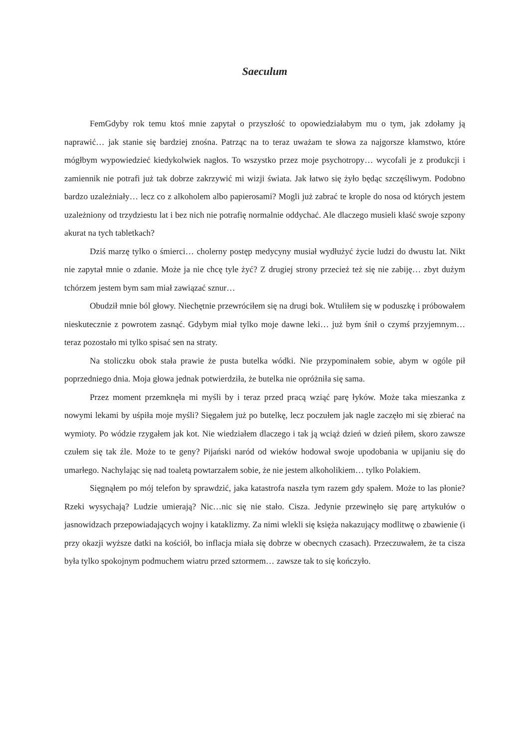Saeculum
FemGdyby rok temu ktoś mnie zapytał o przyszłość to opowiedziałabym mu o tym, jak zdołamy ją naprawić… jak stanie się bardziej znośna. Patrząc na to teraz uważam te słowa za najgorsze kłamstwo, które mógłbym wypowiedzieć kiedykolwiek nagłos. To wszystko przez moje psychotropy… wycofali je z produkcji i zamiennik nie potrafi już tak dobrze zakrzywić mi wizji świata. Jak łatwo się żyło będąc szczęśliwym. Podobno bardzo uzależniały… lecz co z alkoholem albo papierosami? Mogli już zabrać te krople do nosa od których jestem uzależniony od trzydziestu lat i bez nich nie potrafię normalnie oddychać. Ale dlaczego musieli kłaść swoje szpony akurat na tych tabletkach?
Dziś marzę tylko o śmierci… cholerny postęp medycyny musiał wydłużyć życie ludzi do dwustu lat. Nikt nie zapytał mnie o zdanie. Może ja nie chcę tyle żyć? Z drugiej strony przecież też się nie zabiję… zbyt dużym tchórzem jestem bym sam miał zawiązać sznur…
Obudził mnie ból głowy. Niechętnie przewróciłem się na drugi bok. Wtuliłem się w poduszkę i próbowałem nieskutecznie z powrotem zasnąć. Gdybym miał tylko moje dawne leki… już bym śnił o czymś przyjemnym… teraz pozostało mi tylko spisać sen na straty.
Na stoliczku obok stała prawie że pusta butelka wódki. Nie przypominałem sobie, abym w ogóle pił poprzedniego dnia. Moja głowa jednak potwierdziła, że butelka nie opróżniła się sama.
Przez moment przemknęła mi myśli by i teraz przed pracą wziąć parę łyków. Może taka mieszanka z nowymi lekami by uśpiła moje myśli? Sięgałem już po butelkę, lecz poczułem jak nagle zaczęło mi się zbierać na wymioty. Po wódzie rzygałem jak kot. Nie wiedziałem dlaczego i tak ją wciąż dzień w dzień piłem, skoro zawsze czułem się tak źle. Może to te geny? Pijański naród od wieków hodował swoje upodobania w upijaniu się do umarłego. Nachylając się nad toaletą powtarzałem sobie, że nie jestem alkoholikiem… tylko Polakiem.
Sięgnąłem po mój telefon by sprawdzić, jaka katastrofa naszła tym razem gdy spałem. Może to las płonie? Rzeki wysychają? Ludzie umierają? Nic…nic się nie stało. Cisza. Jedynie przewinęło się parę artykułów o jasnowidzach przepowiadających wojny i kataklizmy. Za nimi wlekli się księża nakazujący modlitwę o zbawienie (i przy okazji wyższe datki na kościół, bo inflacja miała się dobrze w obecnych czasach). Przeczuwałem, że ta cisza była tylko spokojnym podmuchem wiatru przed sztormem… zawsze tak to się kończyło.